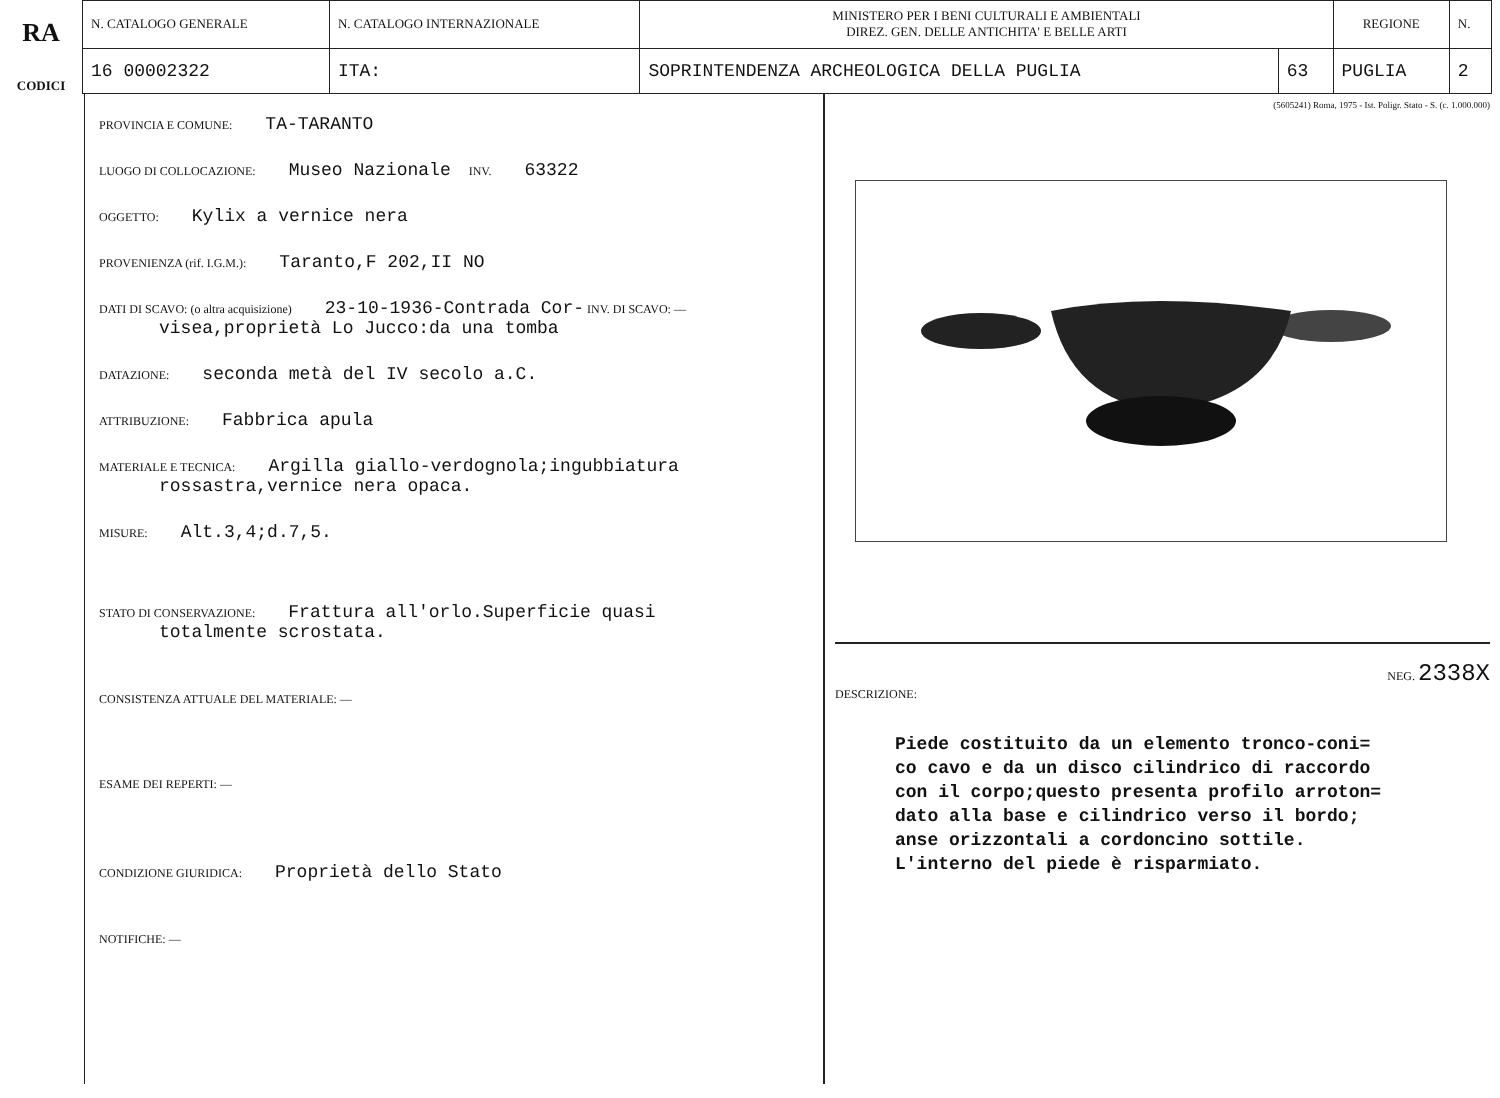RA
CODICI
| N. CATALOGO GENERALE | N. CATALOGO INTERNAZIONALE | MINISTERO PER I BENI CULTURALI E AMBIENTALI DIREZ. GEN. DELLE ANTICHITA' E BELLE ARTI | | REGIONE | N. |
| 16 00002322 | ITA: | SOPRINTENDENZA ARCHEOLOGICA DELLA PUGLIA | 63 | PUGLIA | 2 |
PROVINCIA E COMUNE: TA-TARANTO
LUOGO DI COLLOCAZIONE: Museo Nazionale INV. 63322
OGGETTO: Kylix a vernice nera
PROVENIENZA (rif. I.G.M.): Taranto,F 202,II NO
DATI DI SCAVO: (o altra acquisizione) 23-10-1936-Contrada Cor- INV. DI SCAVO: —
visea,proprietà Lo Jucco:da una tomba
DATAZIONE: seconda metà del IV secolo a.C.
ATTRIBUZIONE: Fabbrica apula
MATERIALE E TECNICA: Argilla giallo-verdognola;ingubbiatura
rossastra,vernice nera opaca.
MISURE: Alt.3,4;d.7,5.
STATO DI CONSERVAZIONE: Frattura all'orlo.Superficie quasi
totalmente scrostata.
CONSISTENZA ATTUALE DEL MATERIALE: —
ESAME DEI REPERTI: —
CONDIZIONE GIURIDICA: Proprietà dello Stato
NOTIFICHE: —
(5605241) Roma, 1975 - Ist. Poligr. Stato - S. (c. 1.000.000)
NEG. 2338X
DESCRIZIONE:
Piede costituito da un elemento tronco-coni=
co cavo e da un disco cilindrico di raccordo
con il corpo;questo presenta profilo arroton=
dato alla base e cilindrico verso il bordo;
anse orizzontali a cordoncino sottile.
L'interno del piede è risparmiato.